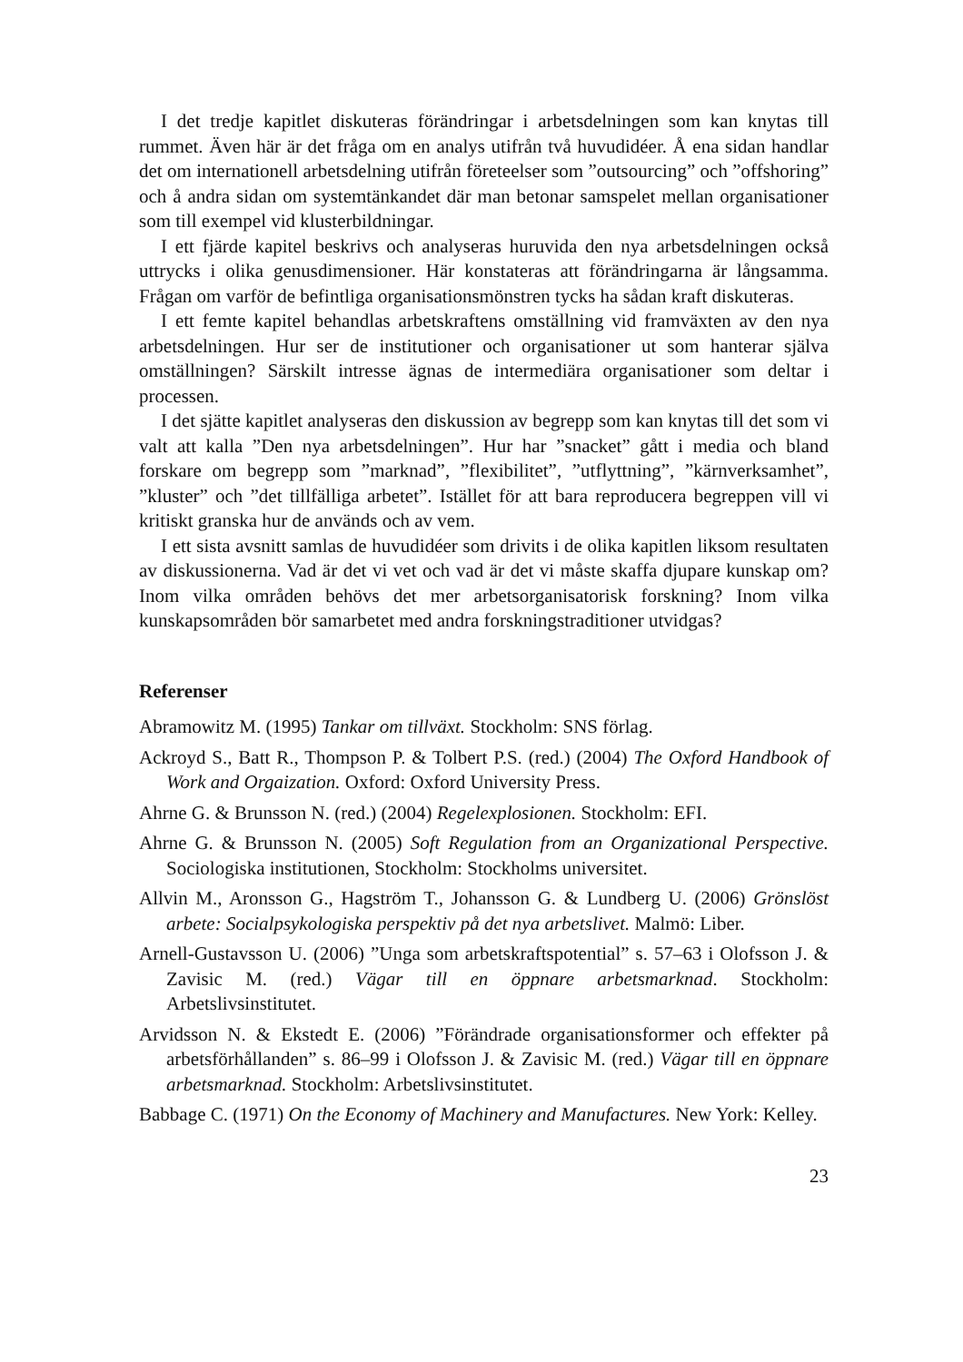I det tredje kapitlet diskuteras förändringar i arbetsdelningen som kan knytas till rummet. Även här är det fråga om en analys utifrån två huvudidéer. Å ena sidan handlar det om internationell arbetsdelning utifrån företeelser som ”outsourcing” och ”offshoring” och å andra sidan om systemtänkandet där man betonar samspelet mellan organisationer som till exempel vid klusterbildningar.
I ett fjärde kapitel beskrivs och analyseras huruvida den nya arbetsdelningen också uttrycks i olika genusdimensioner. Här konstateras att förändringarna är långsamma. Frågan om varför de befintliga organisationsmönstren tycks ha sådan kraft diskuteras.
I ett femte kapitel behandlas arbetskraftens omställning vid framväxten av den nya arbetsdelningen. Hur ser de institutioner och organisationer ut som hanterar själva omställningen? Särskilt intresse ägnas de intermediära organisationer som deltar i processen.
I det sjätte kapitlet analyseras den diskussion av begrepp som kan knytas till det som vi valt att kalla ”Den nya arbetsdelningen”. Hur har ”snacket” gått i media och bland forskare om begrepp som ”marknad”, ”flexibilitet”, ”utflyttning”, ”kärnverksamhet”, ”kluster” och ”det tillfälliga arbetet”. Istället för att bara reproducera begreppen vill vi kritiskt granska hur de används och av vem.
I ett sista avsnitt samlas de huvudidéer som drivits i de olika kapitlen liksom resultaten av diskussionerna. Vad är det vi vet och vad är det vi måste skaffa djupare kunskap om? Inom vilka områden behövs det mer arbetsorganisatorisk forskning? Inom vilka kunskapsområden bör samarbetet med andra forskningstraditioner utvidgas?
Referenser
Abramowitz M. (1995) Tankar om tillväxt. Stockholm: SNS förlag.
Ackroyd S., Batt R., Thompson P. & Tolbert P.S. (red.) (2004) The Oxford Handbook of Work and Orgaization. Oxford: Oxford University Press.
Ahrne G. & Brunsson N. (red.) (2004) Regelexplosionen. Stockholm: EFI.
Ahrne G. & Brunsson N. (2005) Soft Regulation from an Organizational Perspective. Sociologiska institutionen, Stockholm: Stockholms universitet.
Allvin M., Aronsson G., Hagström T., Johansson G. & Lundberg U. (2006) Grönslöst arbete: Socialpsykologiska perspektiv på det nya arbetslivet. Malmö: Liber.
Arnell-Gustavsson U. (2006) ”Unga som arbetskraftspotential” s. 57–63 i Olofsson J. & Zavisic M. (red.) Vägar till en öppnare arbetsmarknad. Stockholm: Arbetslivsinstitutet.
Arvidsson N. & Ekstedt E. (2006) ”Förändrade organisationsformer och effekter på arbetsförhållanden” s. 86–99 i Olofsson J. & Zavisic M. (red.) Vägar till en öppnare arbetsmarknad. Stockholm: Arbetslivsinstitutet.
Babbage C. (1971) On the Economy of Machinery and Manufactures. New York: Kelley.
23